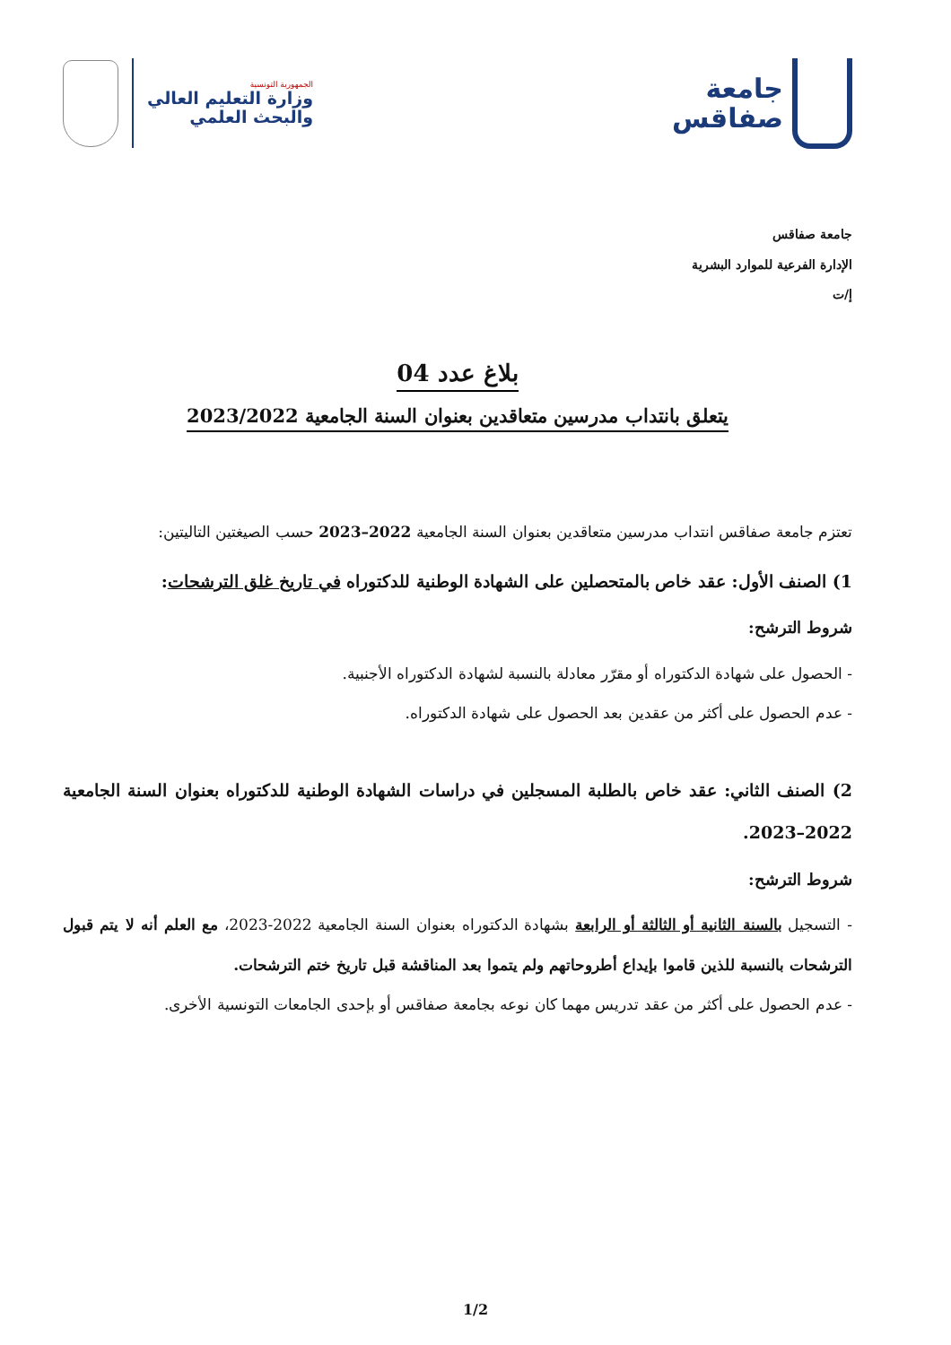جامعة
صفاقس
الجمهورية التونسية
وزارة التعليم العالي
والبحث العلمي
جامعة صفاقس
الإدارة الفرعية للموارد البشرية
إ/ت
بلاغ عدد 04
يتعلق بانتداب مدرسين متعاقدين بعنوان السنة الجامعية 2023/2022
تعتزم جامعة صفاقس انتداب مدرسين متعاقدين بعنوان السنة الجامعية 2022–2023 حسب الصيغتين التاليتين:
1) الصنف الأول: عقد خاص بالمتحصلين على الشهادة الوطنية للدكتوراه في تاريخ غلق الترشحات:
شروط الترشح:
- الحصول على شهادة الدكتوراه أو مقرّر معادلة بالنسبة لشهادة الدكتوراه الأجنبية.
- عدم الحصول على أكثر من عقدين بعد الحصول على شهادة الدكتوراه.
2) الصنف الثاني: عقد خاص بالطلبة المسجلين في دراسات الشهادة الوطنية للدكتوراه بعنوان السنة الجامعية 2022–2023.
شروط الترشح:
- التسجيل بالسنة الثانية أو الثالثة أو الرابعة بشهادة الدكتوراه بعنوان السنة الجامعية 2022-2023، مع العلم أنه لا يتم قبول الترشحات بالنسبة للذين قاموا بإيداع أطروحاتهم ولم يتموا بعد المناقشة قبل تاريخ ختم الترشحات.
- عدم الحصول على أكثر من عقد تدريس مهما كان نوعه بجامعة صفاقس أو بإحدى الجامعات التونسية الأخرى.
1/2